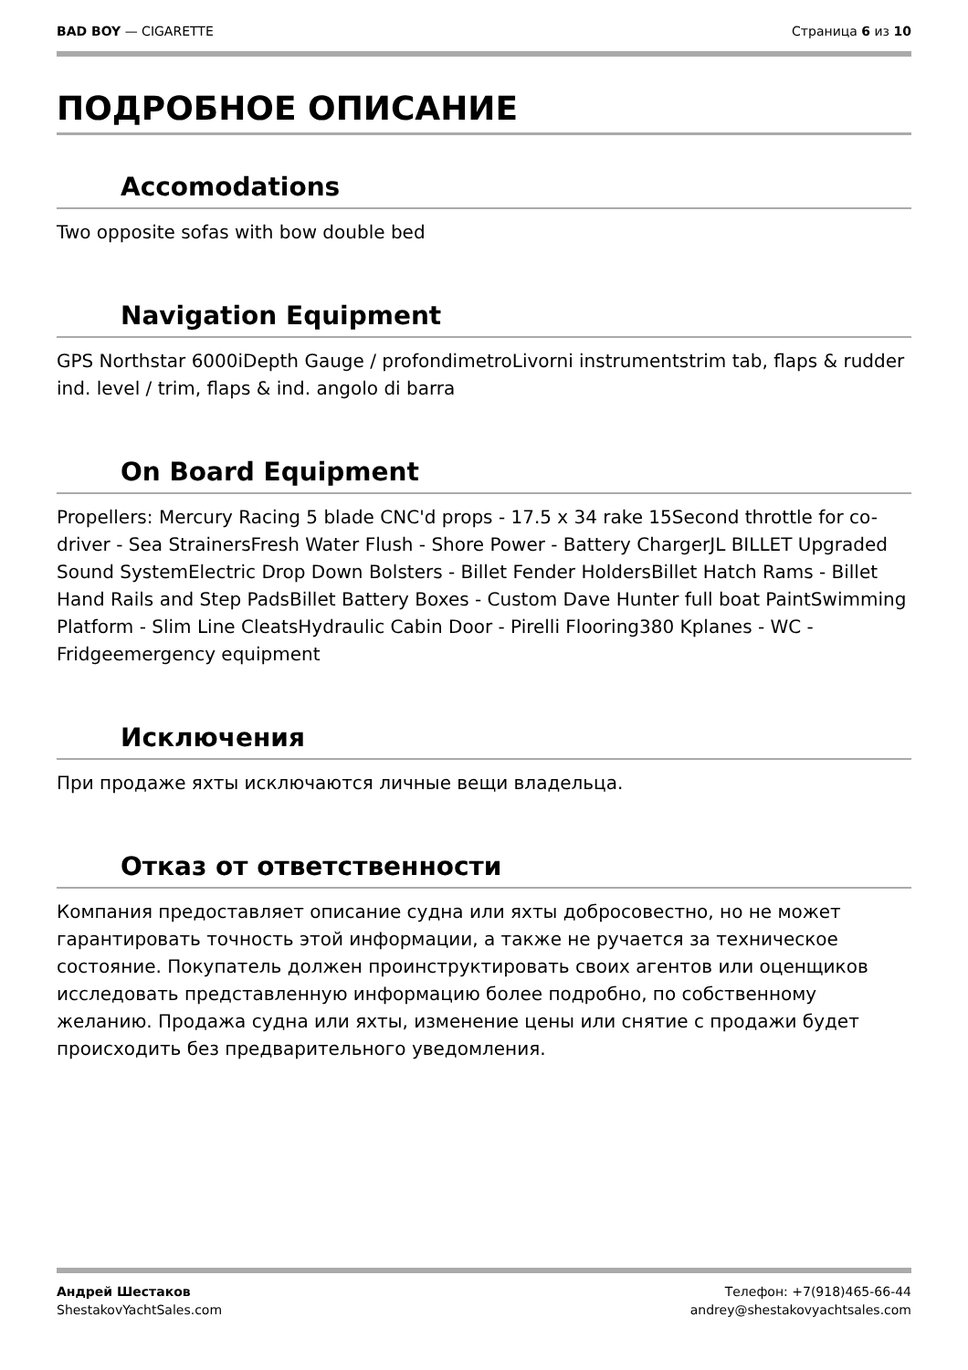BAD BOY — CIGARETTE Страница 6 из 10
ПОДРОБНОЕ ОПИСАНИЕ
Accomodations
Two opposite sofas with bow double bed
Navigation Equipment
GPS Northstar 6000iDepth Gauge / profondimetroLivorni instrumentstrim tab, flaps & rudder ind. level / trim, flaps & ind. angolo di barra
On Board Equipment
Propellers: Mercury Racing 5 blade CNC'd props - 17.5 x 34 rake 15Second throttle for co-driver - Sea StrainersFresh Water Flush - Shore Power - Battery ChargerJL BILLET Upgraded Sound SystemElectric Drop Down Bolsters - Billet Fender HoldersBillet Hatch Rams - Billet Hand Rails and Step PadsBillet Battery Boxes - Custom Dave Hunter full boat PaintSwimming Platform - Slim Line CleatsHydraulic Cabin Door - Pirelli Flooring380 Kplanes - WC - Fridgeemergency equipment
Исключения
При продаже яхты исключаются личные вещи владельца.
Отказ от ответственности
Компания предоставляет описание судна или яхты добросовестно, но не может гарантировать точность этой информации, а также не ручается за техническое состояние. Покупатель должен проинструктировать своих агентов или оценщиков исследовать представленную информацию более подробно, по собственному желанию. Продажа судна или яхты, изменение цены или снятие с продажи будет происходить без предварительного уведомления.
Андрей Шестаков
ShestakovYachtSales.com
Телефон: +7(918)465-66-44
andrey@shestakovyachtsales.com